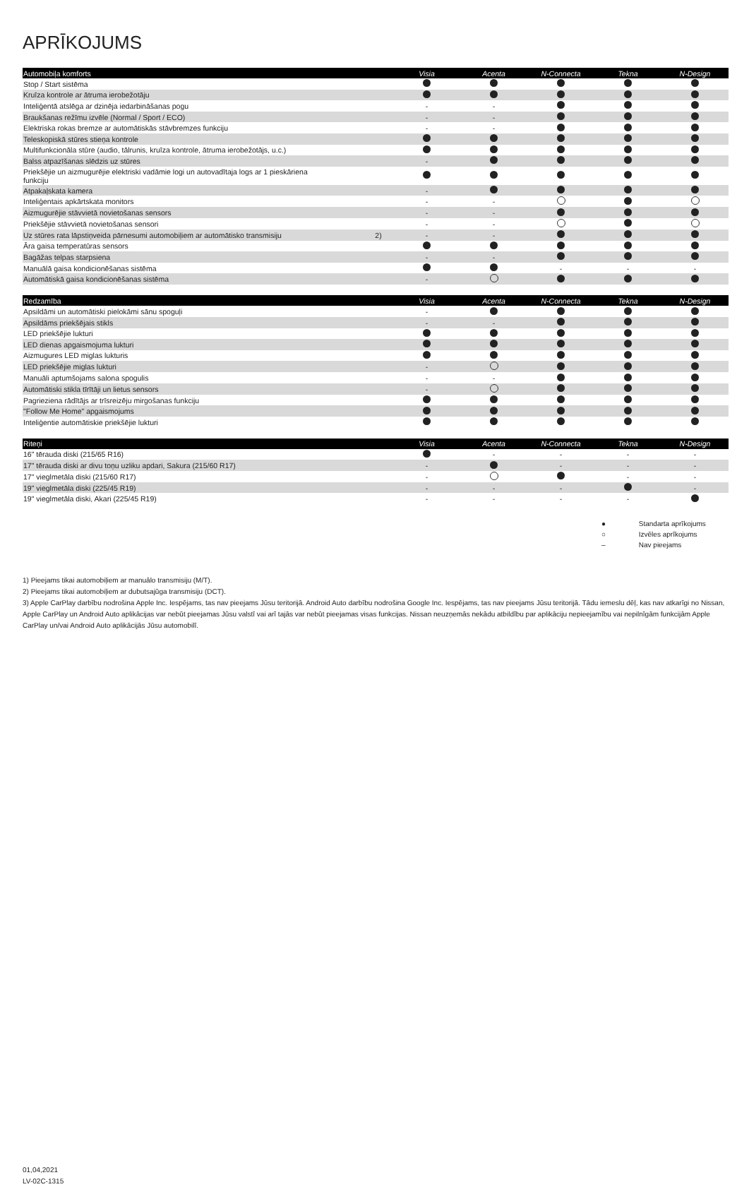APRĪKOJUMS
| Automobiļa komforts | | Visia | Acenta | N-Connecta | Tekna | N-Design |
| --- | --- | --- | --- | --- | --- | --- |
| Stop / Start sistēma | | | | | | |
| Kruīza kontrole ar ātruma ierobežotāju | | | | | | |
| Inteliģentā atslēga ar dzinēja iedarbināšanas pogu | | - | - | | | |
| Braukšanas režīmu izvēle (Normal / Sport / ECO) | | - | - | | | |
| Elektriska rokas bremze ar automātiskās stāvbremzes funkciju | | - | - | | | |
| Teleskopiskā stūres stieņa kontrole | | | | | | |
| Multifunkcionāla stūre (audio, tālrunis, kruīza kontrole, ātruma ierobežotājs, u.c.) | | | | | | |
| Balss atpazīšanas slēdzis uz stūres | | - | | | | |
| Priekšējie un aizmugurējie elektriski vadāmie logi un autovadītaja logs ar 1 pieskāriena funkciju | | | | | | |
| Atpakaļskata kamera | | - | | | | |
| Inteliģentais apkārtskata monitors | | - | - | | | |
| Aizmugurējie stāvvietā novietošanas sensors | | - | - | | | |
| Priekšējie stāvvietā novietošanas sensori | | - | - | | | |
| Uz stūres rata lāpstiņveida pārnesumi automobiļiem ar automātisko transmisiju | 2) | - | - | | | |
| Āra gaisa temperatūras sensors | | | | | | |
| Bagāžas telpas starpsiena | | - | - | | | |
| Manuālā gaisa kondicionēšanas sistēma | | | | - | - | - |
| Automātiskā gaisa kondicionēšanas sistēma | | - | | | | |
| Redzamība | | Visia | Acenta | N-Connecta | Tekna | N-Design |
| --- | --- | --- | --- | --- | --- | --- |
| Apsildāmi un automātiski pielokāmi sānu spoguļi | | - | | | | |
| Apsildāms priekšējais stikls | | - | - | | | |
| LED priekšējie lukturi | | | | | | |
| LED dienas apgaismojuma lukturi | | | | | | |
| Aizmugures LED miglas lukturis | | | | | | |
| LED priekšējie miglas lukturi | | - | | | | |
| Manuāli aptumšojams salona spogulis | | - | - | | | |
| Automātiski stikla tīrītāji un lietus sensors | | - | | | | |
| Pagrieziena rādītājs ar trīsreizēju mirgošanas funkciju | | | | | | |
| "Follow Me Home" apgaismojums | | | | | | |
| Inteliģentie automātiskie priekšējie lukturi | | | | | | |
| Riteņi | | Visia | Acenta | N-Connecta | Tekna | N-Design |
| --- | --- | --- | --- | --- | --- | --- |
| 16" tērauda diski (215/65 R16) | | | - | - | - | - |
| 17" tērauda diski ar divu toņu uzliku apdari, Sakura (215/60 R17) | | - | | - | - | - |
| 17" vieglmetāla diski (215/60 R17) | | - | | | - | - |
| 19" vieglmetāla diski (225/45 R19) | | - | - | - | | - |
| 19" vieglmetāla diski, Akari (225/45 R19) | | - | - | - | - | |
● Standarta aprīkojums
○ Izvēles aprīkojums
– Nav pieejams
1) Pieejams tikai automobiļiem ar manuālo transmisiju (M/T).
2) Pieejams tikai automobiļiem ar dubutsajūga transmisiju (DCT).
3) Apple CarPlay darbību nodrošina Apple Inc. Iespējams, tas nav pieejams Jūsu teritorijā. Android Auto darbību nodrošina Google Inc. Iespējams, tas nav pieejams Jūsu teritorijā. Tādu iemeslu dēļ, kas nav atkarīgi no Nissan, Apple CarPlay un Android Auto aplikācijas var nebūt pieejamas Jūsu valstī vai arī tajās var nebūt pieejamas visas funkcijas. Nissan neuzņemās nekādu atbildību par aplikāciju nepieejamību vai nepilnīgām funkcijām Apple CarPlay un/vai Android Auto aplikācijās Jūsu automobilī.
01,04,2021
LV-02C-1315